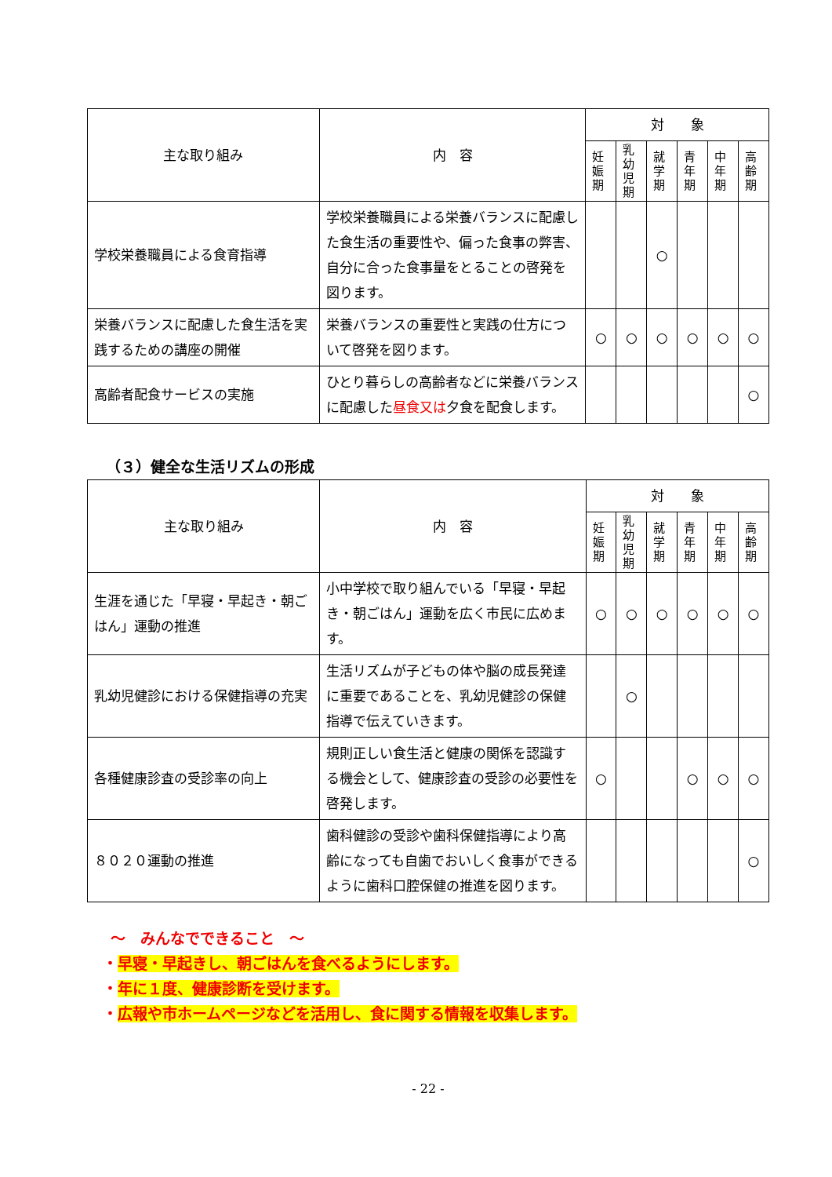| 主な取り組み | 内 容 | 対 象 | | | | | |
| --- | --- | --- | --- | --- | --- | --- | --- |
| | | 妊娠期 | 乳幼児期 | 就学期 | 青年期 | 中年期 | 高齢期 |
| 学校栄養職員による食育指導 | 学校栄養職員による栄養バランスに配慮した食生活の重要性や、偏った食事の弊害、自分に合った食事量をとることの啓発を図ります。 | | | ○ | | | |
| 栄養バランスに配慮した食生活を実践するための講座の開催 | 栄養バランスの重要性と実践の仕方について啓発を図ります。 | ○ | ○ | ○ | ○ | ○ | ○ |
| 高齢者配食サービスの実施 | ひとり暮らしの高齢者などに栄養バランスに配慮した 昼食又は 夕食を配食します。 | | | | | | ○ |
（３）健全な生活リズムの形成
| 主な取り組み | 内 容 | 対 象 | | | | | |
| --- | --- | --- | --- | --- | --- | --- | --- |
| | | 妊娠期 | 乳幼児期 | 就学期 | 青年期 | 中年期 | 高齢期 |
| 生涯を通じた「早寝・早起き・朝ごはん」運動の推進 | 小中学校で取り組んでいる「早寝・早起き・朝ごはん」運動を広く市民に広めます。 | ○ | ○ | ○ | ○ | ○ | ○ |
| 乳幼児健診における保健指導の充実 | 生活リズムが子どもの体や脳の成長発達に重要であることを、乳幼児健診の保健指導で伝えていきます。 | | ○ | | | | |
| 各種健康診査の受診率の向上 | 規則正しい食生活と健康の関係を認識する機会として、健康診査の受診の必要性を啓発します。 | ○ | | | ○ | ○ | ○ |
| ８０２０運動の推進 | 歯科健診の受診や歯科保健指導により高齢になっても自歯でおいしく食事ができるように歯科口腔保健の推進を図ります。 | | | | | | ○ |
～　みんなでできること　～
・早寝・早起きし、朝ごはんを食べるようにします。
・年に１度、健康診断を受けます。
・広報や市ホームページなどを活用し、食に関する情報を収集します。
- 22 -